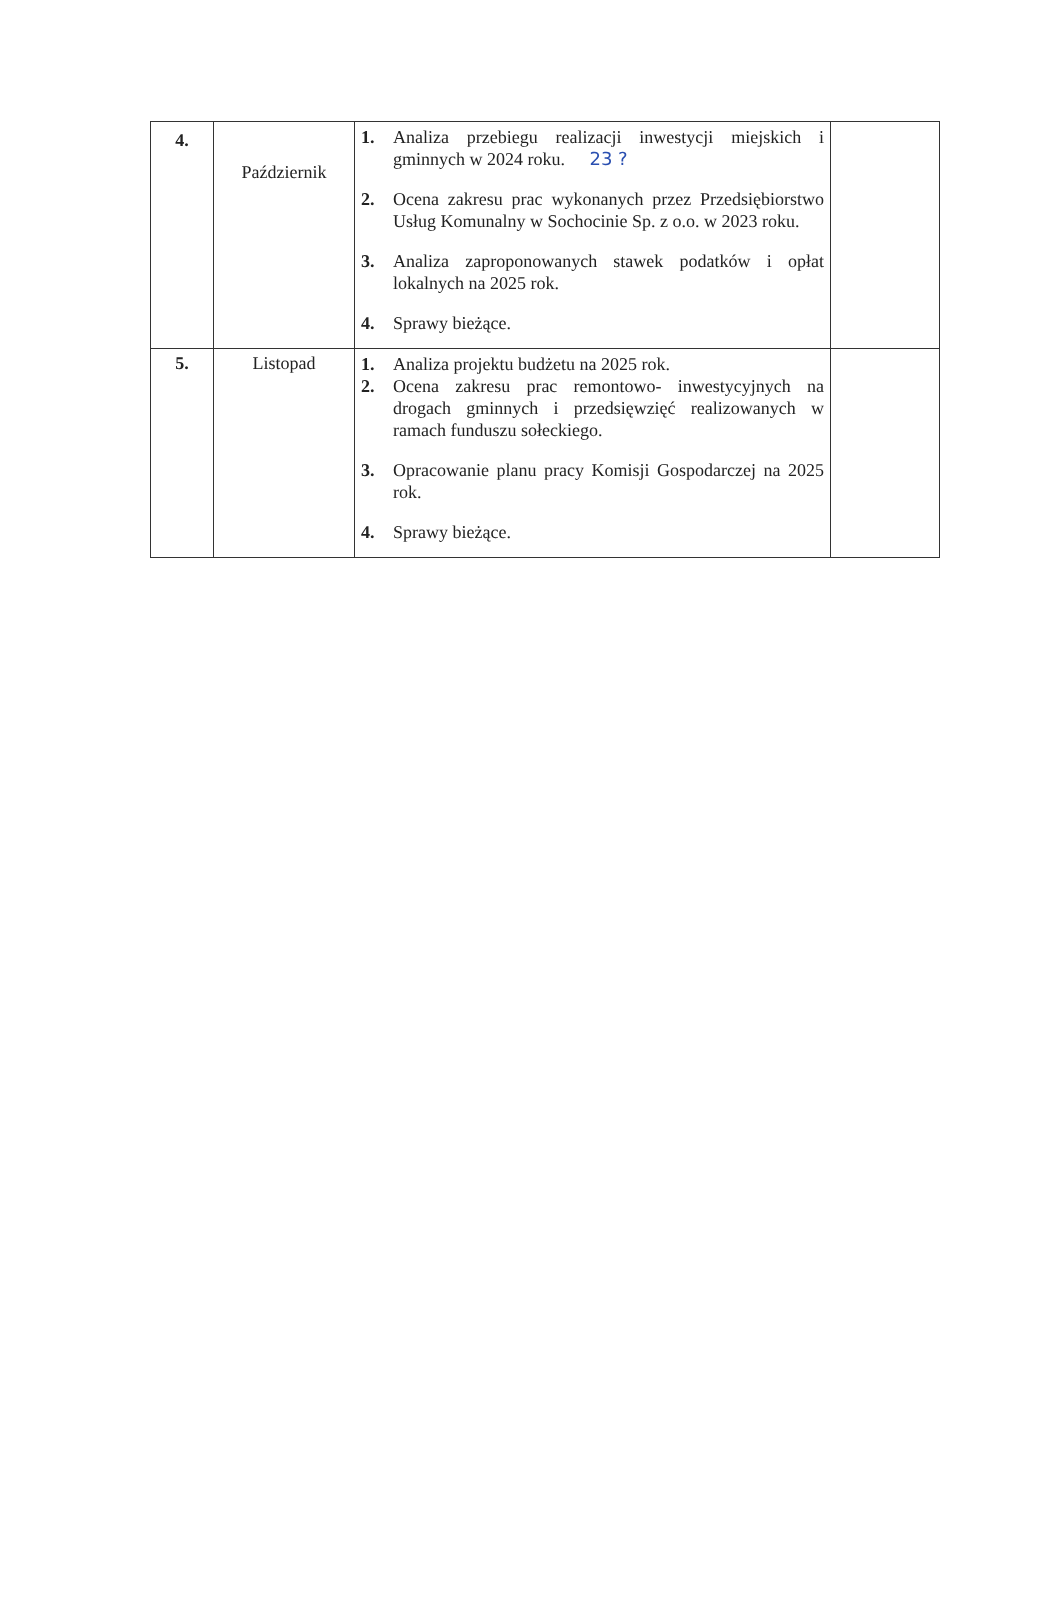| 4. | Październik | 1. Analiza przebiegu realizacji inwestycji miejskich i gminnych w 2024 roku. 23 ? 2. Ocena zakresu prac wykonanych przez Przedsiębiorstwo Usług Komunalny w Sochocinie Sp. z o.o. w 2023 roku. 3. Analiza zaproponowanych stawek podatków i opłat lokalnych na 2025 rok. 4. Sprawy bieżące. | |
| 5. | Listopad | 1. Analiza projektu budżetu na 2025 rok. 2. Ocena zakresu prac remontowo- inwestycyjnych na drogach gminnych i przedsięwzięć realizowanych w ramach funduszu sołeckiego. 3. Opracowanie planu pracy Komisji Gospodarczej na 2025 rok. 4. Sprawy bieżące. | |